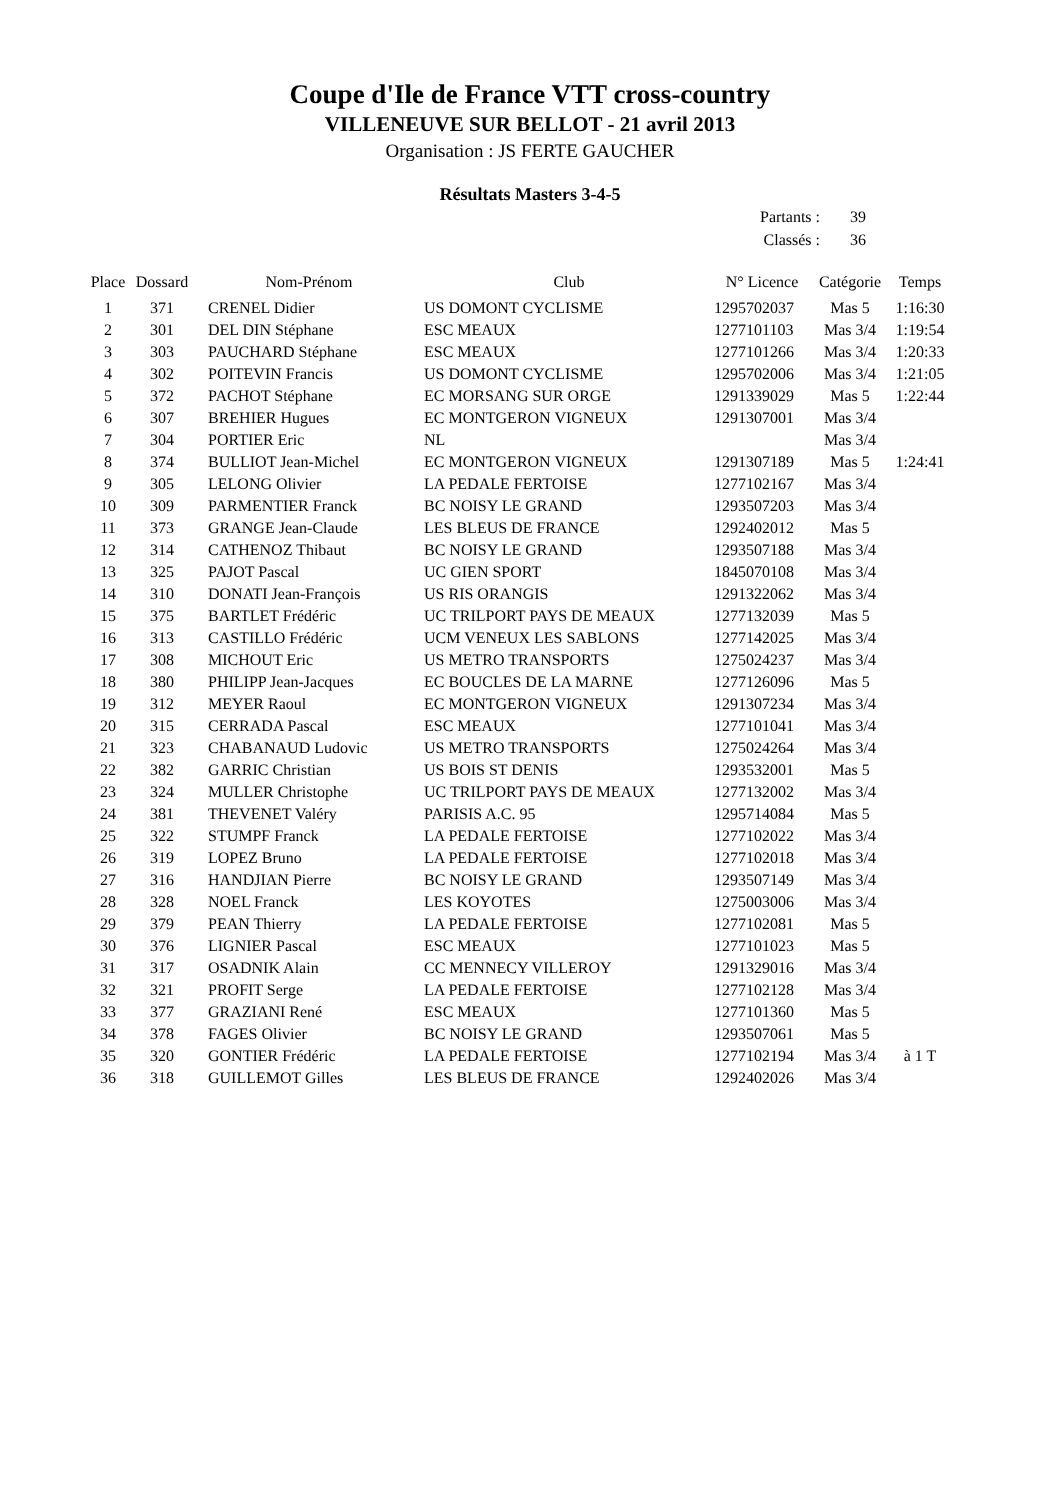Coupe d'Ile de France VTT cross-country
VILLENEUVE SUR BELLOT - 21 avril 2013
Organisation : JS FERTE GAUCHER
Résultats Masters 3-4-5
Partants : 39
Classés : 36
| Place | Dossard | Nom-Prénom | Club | N° Licence | Catégorie | Temps |
| --- | --- | --- | --- | --- | --- | --- |
| 1 | 371 | CRENEL Didier | US DOMONT CYCLISME | 1295702037 | Mas 5 | 1:16:30 |
| 2 | 301 | DEL DIN Stéphane | ESC MEAUX | 1277101103 | Mas 3/4 | 1:19:54 |
| 3 | 303 | PAUCHARD Stéphane | ESC MEAUX | 1277101266 | Mas 3/4 | 1:20:33 |
| 4 | 302 | POITEVIN Francis | US DOMONT CYCLISME | 1295702006 | Mas 3/4 | 1:21:05 |
| 5 | 372 | PACHOT Stéphane | EC MORSANG SUR ORGE | 1291339029 | Mas 5 | 1:22:44 |
| 6 | 307 | BREHIER Hugues | EC MONTGERON VIGNEUX | 1291307001 | Mas 3/4 | |
| 7 | 304 | PORTIER Eric | NL | | Mas 3/4 | |
| 8 | 374 | BULLIOT Jean-Michel | EC MONTGERON VIGNEUX | 1291307189 | Mas 5 | 1:24:41 |
| 9 | 305 | LELONG Olivier | LA PEDALE FERTOISE | 1277102167 | Mas 3/4 | |
| 10 | 309 | PARMENTIER Franck | BC NOISY LE GRAND | 1293507203 | Mas 3/4 | |
| 11 | 373 | GRANGE Jean-Claude | LES BLEUS DE FRANCE | 1292402012 | Mas 5 | |
| 12 | 314 | CATHENOZ Thibaut | BC NOISY LE GRAND | 1293507188 | Mas 3/4 | |
| 13 | 325 | PAJOT Pascal | UC GIEN SPORT | 1845070108 | Mas 3/4 | |
| 14 | 310 | DONATI Jean-François | US RIS ORANGIS | 1291322062 | Mas 3/4 | |
| 15 | 375 | BARTLET Frédéric | UC TRILPORT PAYS DE MEAUX | 1277132039 | Mas 5 | |
| 16 | 313 | CASTILLO Frédéric | UCM VENEUX LES SABLONS | 1277142025 | Mas 3/4 | |
| 17 | 308 | MICHOUT Eric | US METRO TRANSPORTS | 1275024237 | Mas 3/4 | |
| 18 | 380 | PHILIPP Jean-Jacques | EC BOUCLES DE LA MARNE | 1277126096 | Mas 5 | |
| 19 | 312 | MEYER Raoul | EC MONTGERON VIGNEUX | 1291307234 | Mas 3/4 | |
| 20 | 315 | CERRADA Pascal | ESC MEAUX | 1277101041 | Mas 3/4 | |
| 21 | 323 | CHABANAUD Ludovic | US METRO TRANSPORTS | 1275024264 | Mas 3/4 | |
| 22 | 382 | GARRIC Christian | US BOIS ST DENIS | 1293532001 | Mas 5 | |
| 23 | 324 | MULLER Christophe | UC TRILPORT PAYS DE MEAUX | 1277132002 | Mas 3/4 | |
| 24 | 381 | THEVENET Valéry | PARISIS A.C. 95 | 1295714084 | Mas 5 | |
| 25 | 322 | STUMPF Franck | LA PEDALE FERTOISE | 1277102022 | Mas 3/4 | |
| 26 | 319 | LOPEZ Bruno | LA PEDALE FERTOISE | 1277102018 | Mas 3/4 | |
| 27 | 316 | HANDJIAN Pierre | BC NOISY LE GRAND | 1293507149 | Mas 3/4 | |
| 28 | 328 | NOEL Franck | LES KOYOTES | 1275003006 | Mas 3/4 | |
| 29 | 379 | PEAN Thierry | LA PEDALE FERTOISE | 1277102081 | Mas 5 | |
| 30 | 376 | LIGNIER Pascal | ESC MEAUX | 1277101023 | Mas 5 | |
| 31 | 317 | OSADNIK Alain | CC MENNECY VILLEROY | 1291329016 | Mas 3/4 | |
| 32 | 321 | PROFIT Serge | LA PEDALE FERTOISE | 1277102128 | Mas 3/4 | |
| 33 | 377 | GRAZIANI René | ESC MEAUX | 1277101360 | Mas 5 | |
| 34 | 378 | FAGES Olivier | BC NOISY LE GRAND | 1293507061 | Mas 5 | |
| 35 | 320 | GONTIER Frédéric | LA PEDALE FERTOISE | 1277102194 | Mas 3/4 | à 1 T |
| 36 | 318 | GUILLEMOT Gilles | LES BLEUS DE FRANCE | 1292402026 | Mas 3/4 | |